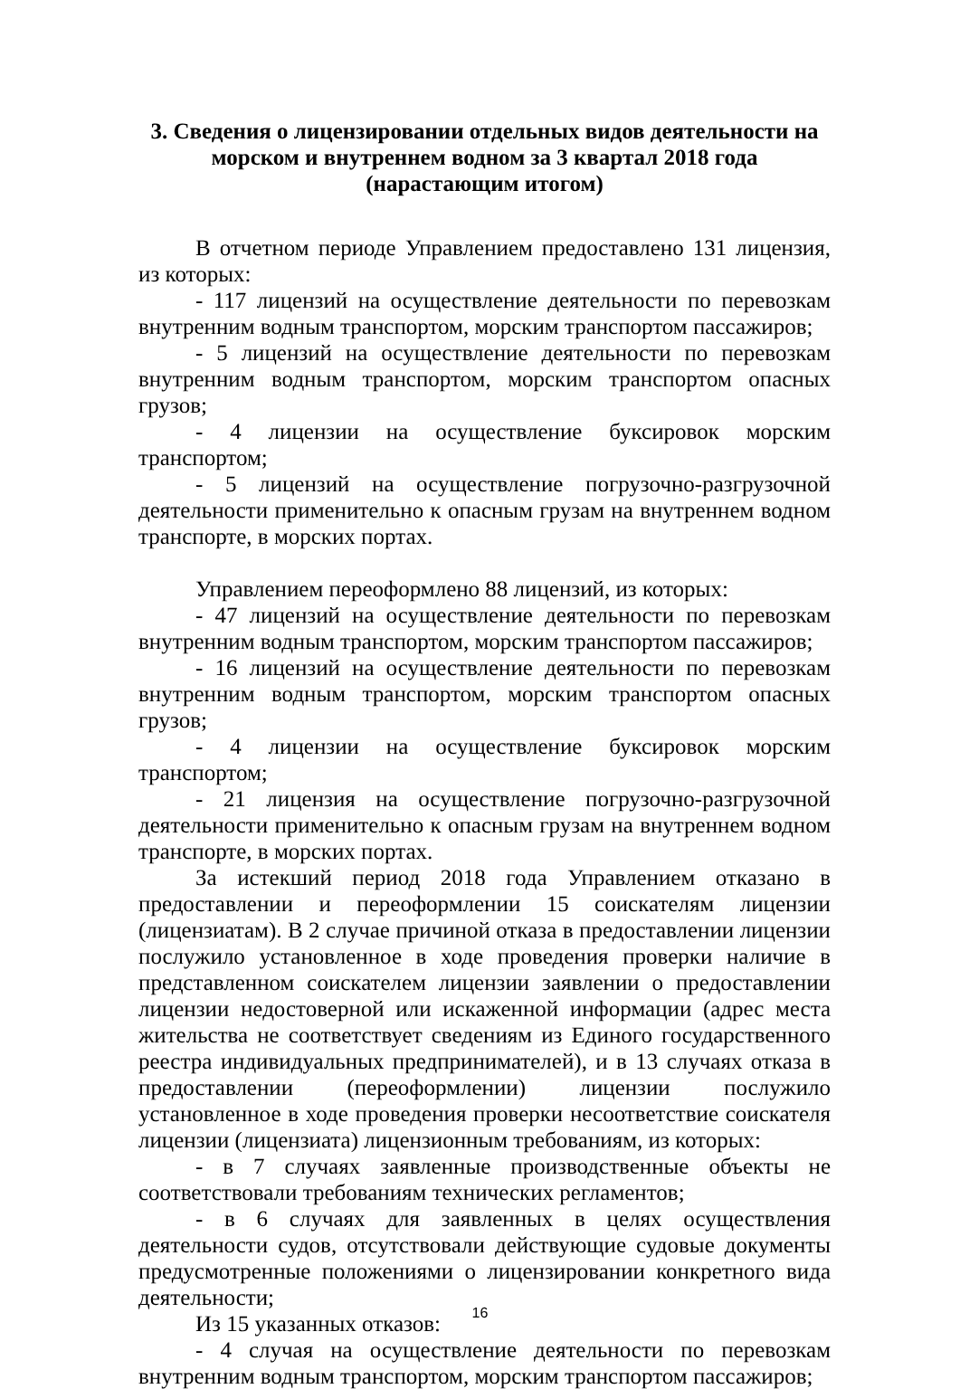3. Сведения о лицензировании отдельных видов деятельности на морском и внутреннем водном за 3 квартал 2018 года (нарастающим итогом)
В отчетном периоде Управлением предоставлено 131 лицензия, из которых:
- 117 лицензий на осуществление деятельности по перевозкам внутренним водным транспортом, морским транспортом пассажиров;
- 5 лицензий на осуществление деятельности по перевозкам внутренним водным транспортом, морским транспортом опасных грузов;
- 4 лицензии на осуществление буксировок морским транспортом;
- 5 лицензий на осуществление погрузочно-разгрузочной деятельности применительно к опасным грузам на внутреннем водном транспорте, в морских портах.
Управлением переоформлено 88 лицензий, из которых:
- 47 лицензий на осуществление деятельности по перевозкам внутренним водным транспортом, морским транспортом пассажиров;
- 16 лицензий на осуществление деятельности по перевозкам внутренним водным транспортом, морским транспортом опасных грузов;
- 4 лицензии на осуществление буксировок морским транспортом;
- 21 лицензия на осуществление погрузочно-разгрузочной деятельности применительно к опасным грузам на внутреннем водном транспорте, в морских портах.
За истекший период 2018 года Управлением отказано в предоставлении и переоформлении 15 соискателям лицензии (лицензиатам). В 2 случае причиной отказа в предоставлении лицензии послужило установленное в ходе проведения проверки наличие в представленном соискателем лицензии заявлении о предоставлении лицензии недостоверной или искаженной информации (адрес места жительства не соответствует сведениям из Единого государственного реестра индивидуальных предпринимателей), и в 13 случаях отказа в предоставлении (переоформлении) лицензии послужило установленное в ходе проведения проверки несоответствие соискателя лицензии (лицензиата) лицензионным требованиям, из которых:
- в 7 случаях заявленные производственные объекты не соответствовали требованиям технических регламентов;
- в 6 случаях для заявленных в целях осуществления деятельности судов, отсутствовали действующие судовые документы предусмотренные положениями о лицензировании конкретного вида деятельности;
Из 15 указанных отказов:
- 4 случая на осуществление деятельности по перевозкам внутренним водным транспортом, морским транспортом пассажиров;
16